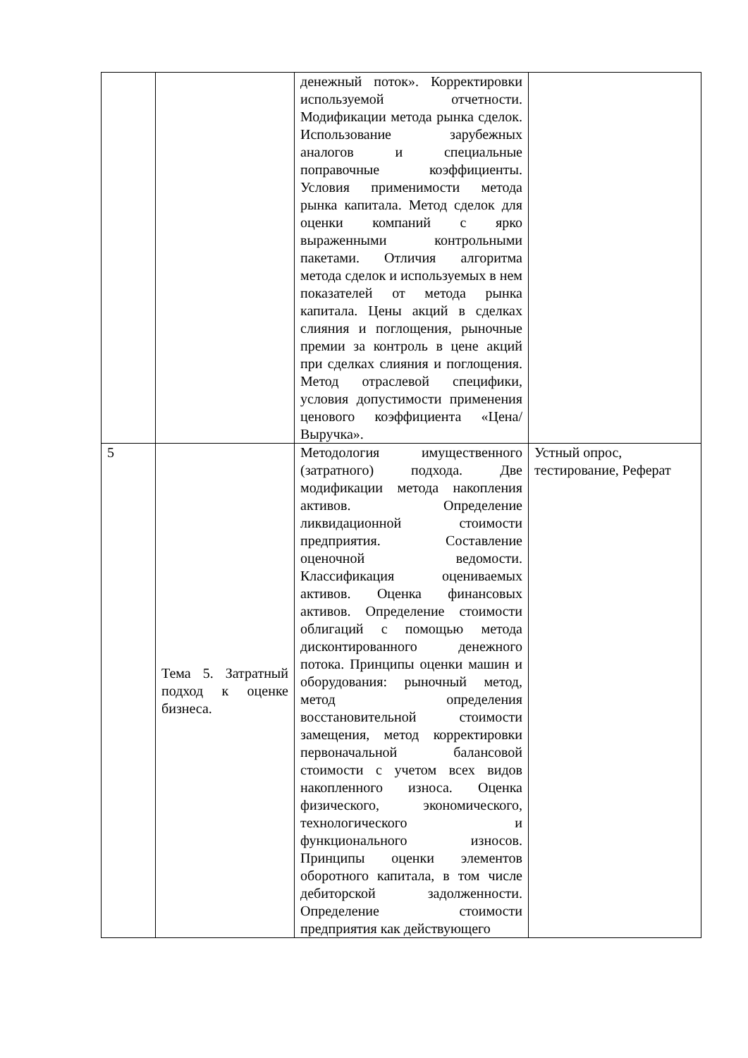| | | денежный поток». Корректировки используемой отчетности. Модификации метода рынка сделок. Использование зарубежных аналогов и специальные поправочные коэффициенты. Условия применимости метода рынка капитала. Метод сделок для оценки компаний с ярко выраженными контрольными пакетами. Отличия алгоритма метода сделок и используемых в нем показателей от метода рынка капитала. Цены акций в сделках слияния и поглощения, рыночные премии за контроль в цене акций при сделках слияния и поглощения. Метод отраслевой специфики, условия допустимости применения ценового коэффициента «Цена/Выручка». | |
| 5 | Тема 5. Затратный подход к оценке бизнеса. | Методология имущественного (затратного) подхода. Две модификации метода накопления активов. Определение ликвидационной стоимости предприятия. Составление оценочной ведомости. Классификация оцениваемых активов. Оценка финансовых активов. Определение стоимости облигаций с помощью метода дисконтированного денежного потока. Принципы оценки машин и оборудования: рыночный метод, метод определения восстановительной стоимости замещения, метод корректировки первоначальной балансовой стоимости с учетом всех видов накопленного износа. Оценка физического, экономического, технологического и функционального износов. Принципы оценки элементов оборотного капитала, в том числе дебиторской задолженности. Определение стоимости предприятия как действующего | Устный опрос, тестирование, Реферат |